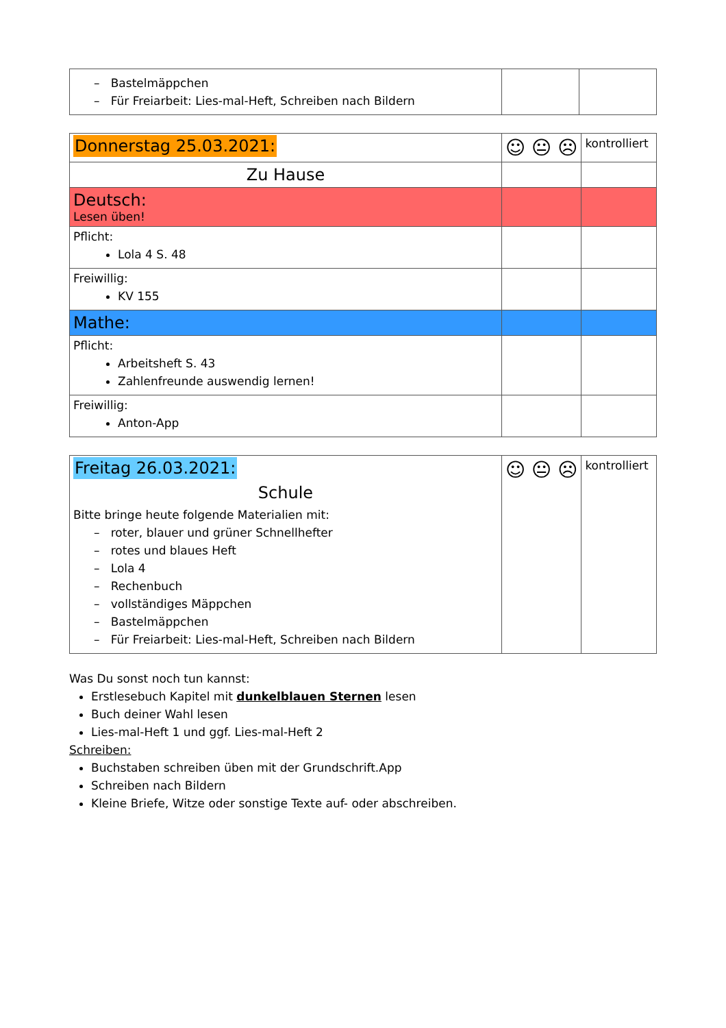| – Bastelmäppchen – Für Freiarbeit: Lies-mal-Heft, Schreiben nach Bildern | | |
| Donnerstag 25.03.2021: | ☺ 😐 ☹ | kontrolliert |
| Zu Hause | | |
| Deutsch: Lesen üben! | | |
| Pflicht: Lola 4 S. 48 | | |
| Freiwillig: KV 155 | | |
| Mathe: | | |
| Pflicht: Arbeitsheft S. 43 Zahlenfreunde auswendig lernen! | | |
| Freiwillig: Anton-App | | |
| Freitag 26.03.2021: Schule Bitte bringe heute folgende Materialien mit: – roter, blauer und grüner Schnellhefter – rotes und blaues Heft – Lola 4 – Rechenbuch – vollständiges Mäppchen – Bastelmäppchen – Für Freiarbeit: Lies-mal-Heft, Schreiben nach Bildern | ☺ 😐 ☹ | kontrolliert |
Was Du sonst noch tun kannst:
Erstlesebuch Kapitel mit dunkelblauen Sternen lesen
Buch deiner Wahl lesen
Lies-mal-Heft 1 und ggf. Lies-mal-Heft 2
Schreiben:
Buchstaben schreiben üben mit der Grundschrift.App
Schreiben nach Bildern
Kleine Briefe, Witze oder sonstige Texte auf- oder abschreiben.